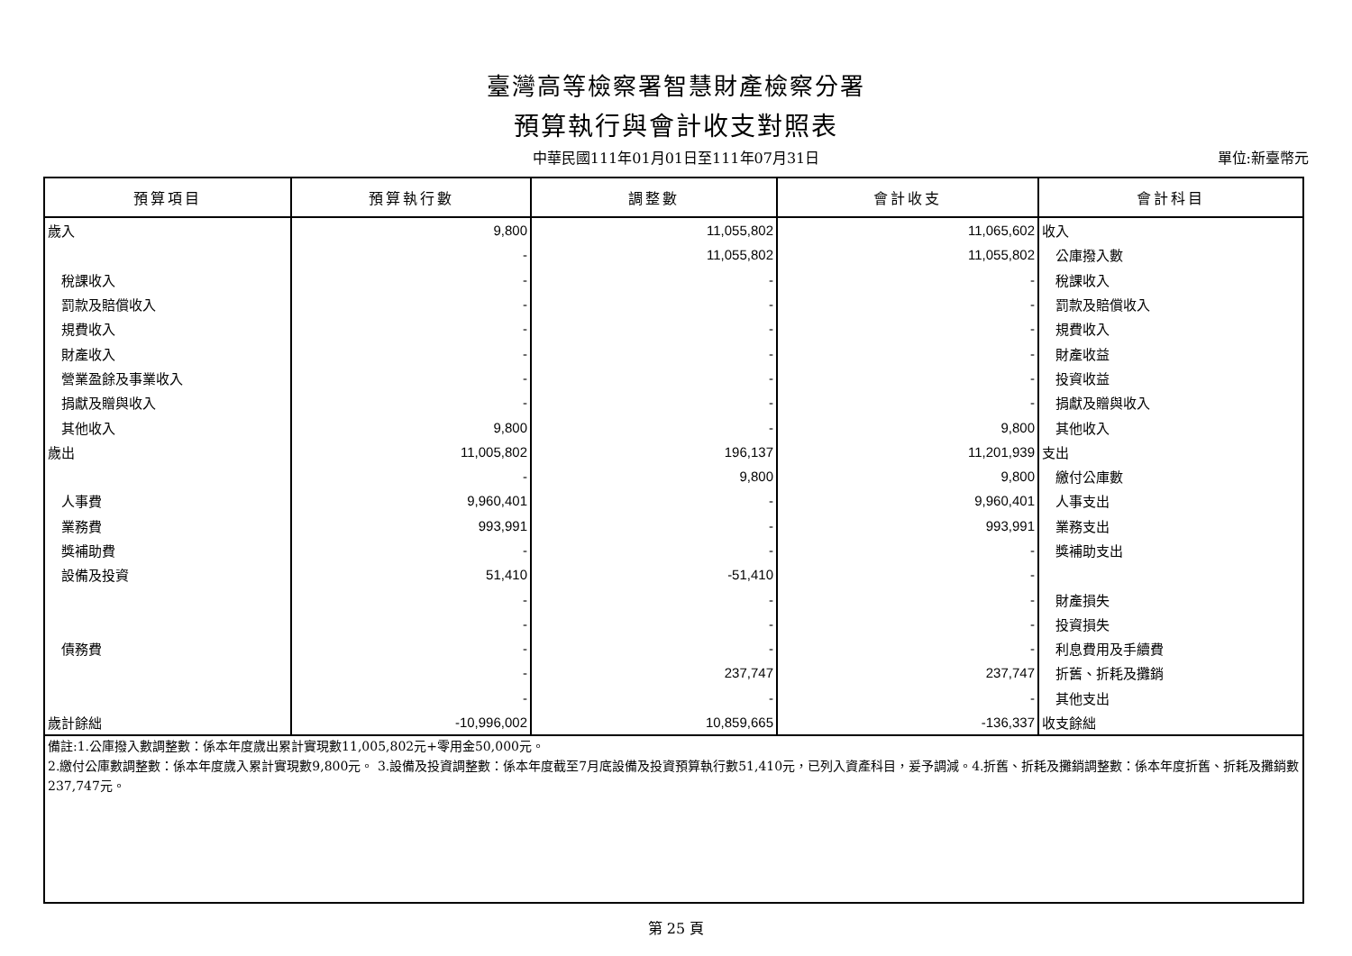臺灣高等檢察署智慧財產檢察分署
預算執行與會計收支對照表
中華民國111年01月01日至111年07月31日
單位:新臺幣元
| 預算項目 | 預算執行數 | 調整數 | 會計收支 | 會計科目 |
| --- | --- | --- | --- | --- |
| 歲入 | 9,800 | 11,055,802 | 11,065,602 | 收入 |
| | - | 11,055,802 | 11,055,802 | 公庫撥入數 |
| 稅課收入 | - | - | - | 稅課收入 |
| 罰款及賠償收入 | - | - | - | 罰款及賠償收入 |
| 規費收入 | - | - | - | 規費收入 |
| 財產收入 | - | - | - | 財產收益 |
| 營業盈餘及事業收入 | - | - | - | 投資收益 |
| 捐獻及贈與收入 | - | - | - | 捐獻及贈與收入 |
| 其他收入 | 9,800 | - | 9,800 | 其他收入 |
| 歲出 | 11,005,802 | 196,137 | 11,201,939 | 支出 |
| | - | 9,800 | 9,800 | 繳付公庫數 |
| 人事費 | 9,960,401 | - | 9,960,401 | 人事支出 |
| 業務費 | 993,991 | - | 993,991 | 業務支出 |
| 獎補助費 | - | - | - | 獎補助支出 |
| 設備及投資 | 51,410 | -51,410 | - | |
| | - | - | - | 財產損失 |
| | - | - | - | 投資損失 |
| 債務費 | - | - | - | 利息費用及手續費 |
| | - | 237,747 | 237,747 | 折舊、折耗及攤銷 |
| | - | - | - | 其他支出 |
| 歲計餘絀 | -10,996,002 | 10,859,665 | -136,337 | 收支餘絀 |
| 備註:1.公庫撥入數調整數：係本年度歲出累計實現數11,005,802元+零用金50,000元。 2.繳付公庫數調整數：係本年度歲入累計實現數9,800元。 3.設備及投資調整數：係本年度截至7月底設備及投資預算執行數51,410元，已列入資產科目，爰予調減。4.折舊、折耗及攤銷調整數：係本年度折舊、折耗及攤銷數237,747元。 | | | | |
第 25 頁